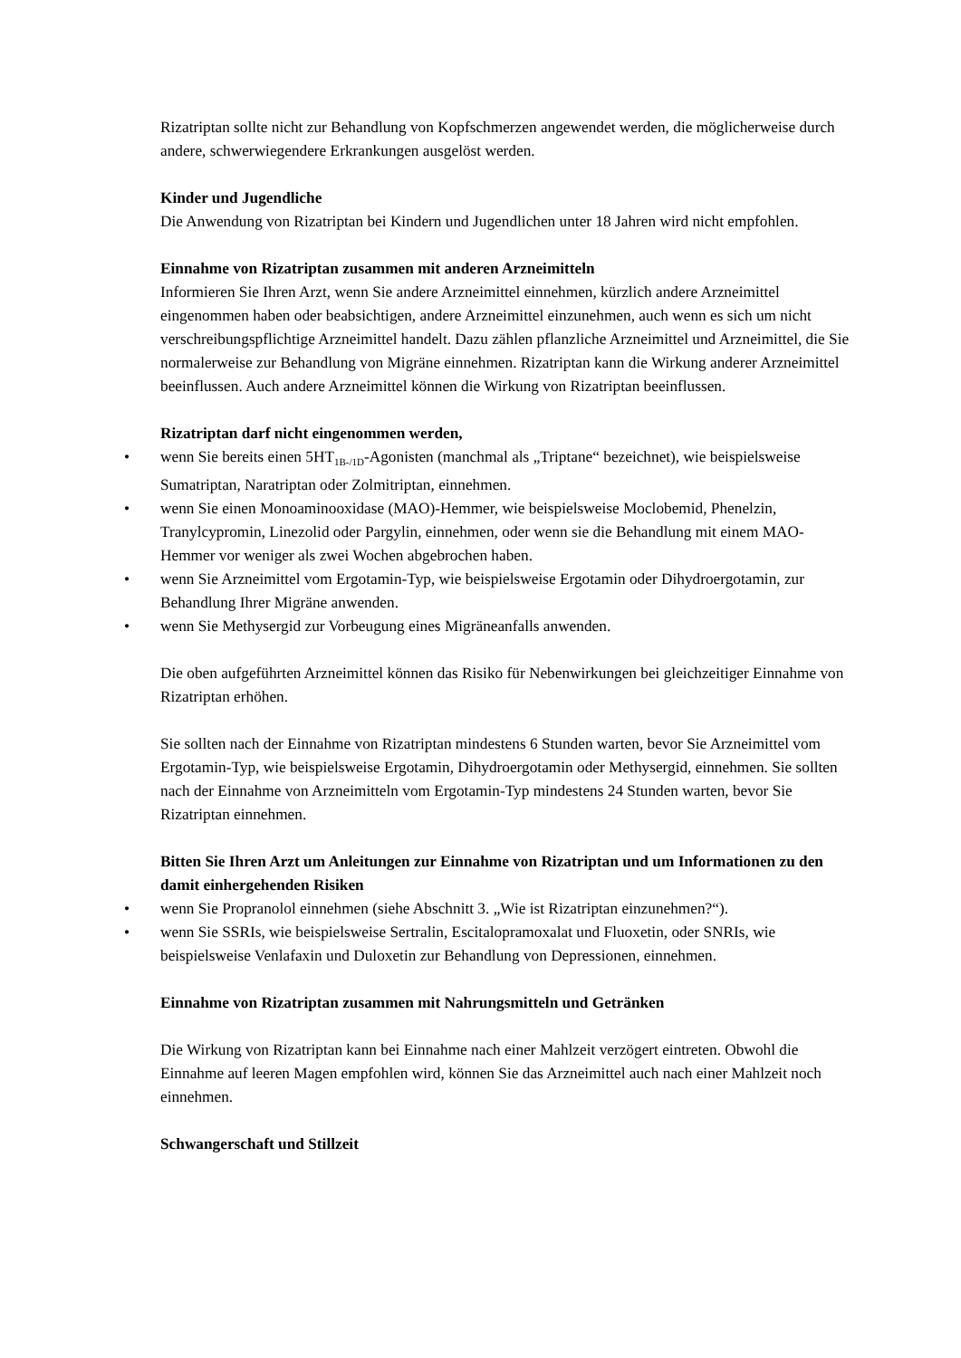Rizatriptan sollte nicht zur Behandlung von Kopfschmerzen angewendet werden, die möglicherweise durch andere, schwerwiegendere Erkrankungen ausgelöst werden.
Kinder und Jugendliche
Die Anwendung von Rizatriptan bei Kindern und Jugendlichen unter 18 Jahren wird nicht empfohlen.
Einnahme von Rizatriptan zusammen mit anderen Arzneimitteln
Informieren Sie Ihren Arzt, wenn Sie andere Arzneimittel einnehmen, kürzlich andere Arzneimittel eingenommen haben oder beabsichtigen, andere Arzneimittel einzunehmen, auch wenn es sich um nicht verschreibungspflichtige Arzneimittel handelt. Dazu zählen pflanzliche Arzneimittel und Arzneimittel, die Sie normalerweise zur Behandlung von Migräne einnehmen. Rizatriptan kann die Wirkung anderer Arzneimittel beeinflussen. Auch andere Arzneimittel können die Wirkung von Rizatriptan beeinflussen.
Rizatriptan darf nicht eingenommen werden,
• wenn Sie bereits einen 5HT<sub>1B-/1D</sub>-Agonisten (manchmal als „Triptane“ bezeichnet), wie beispielsweise Sumatriptan, Naratriptan oder Zolmitriptan, einnehmen.
• wenn Sie einen Monoaminooxidase (MAO)-Hemmer, wie beispielsweise Moclobemid, Phenelzin, Tranylcypromin, Linezolid oder Pargylin, einnehmen, oder wenn sie die Behandlung mit einem MAO-Hemmer vor weniger als zwei Wochen abgebrochen haben.
• wenn Sie Arzneimittel vom Ergotamin-Typ, wie beispielsweise Ergotamin oder Dihydroergotamin, zur Behandlung Ihrer Migräne anwenden.
• wenn Sie Methysergid zur Vorbeugung eines Migräneanfalls anwenden.
Die oben aufgeführten Arzneimittel können das Risiko für Nebenwirkungen bei gleichzeitiger Einnahme von Rizatriptan erhöhen.
Sie sollten nach der Einnahme von Rizatriptan mindestens 6 Stunden warten, bevor Sie Arzneimittel vom Ergotamin-Typ, wie beispielsweise Ergotamin, Dihydroergotamin oder Methysergid, einnehmen. Sie sollten nach der Einnahme von Arzneimitteln vom Ergotamin-Typ mindestens 24 Stunden warten, bevor Sie Rizatriptan einnehmen.
Bitten Sie Ihren Arzt um Anleitungen zur Einnahme von Rizatriptan und um Informationen zu den damit einhergehenden Risiken
• wenn Sie Propranolol einnehmen (siehe Abschnitt 3. „Wie ist Rizatriptan einzunehmen?“).
• wenn Sie SSRIs, wie beispielsweise Sertralin, Escitalopramoxalat und Fluoxetin, oder SNRIs, wie beispielsweise Venlafaxin und Duloxetin zur Behandlung von Depressionen, einnehmen.
Einnahme von Rizatriptan zusammen mit Nahrungsmitteln und Getränken
Die Wirkung von Rizatriptan kann bei Einnahme nach einer Mahlzeit verzögert eintreten. Obwohl die Einnahme auf leeren Magen empfohlen wird, können Sie das Arzneimittel auch nach einer Mahlzeit noch einnehmen.
Schwangerschaft und Stillzeit